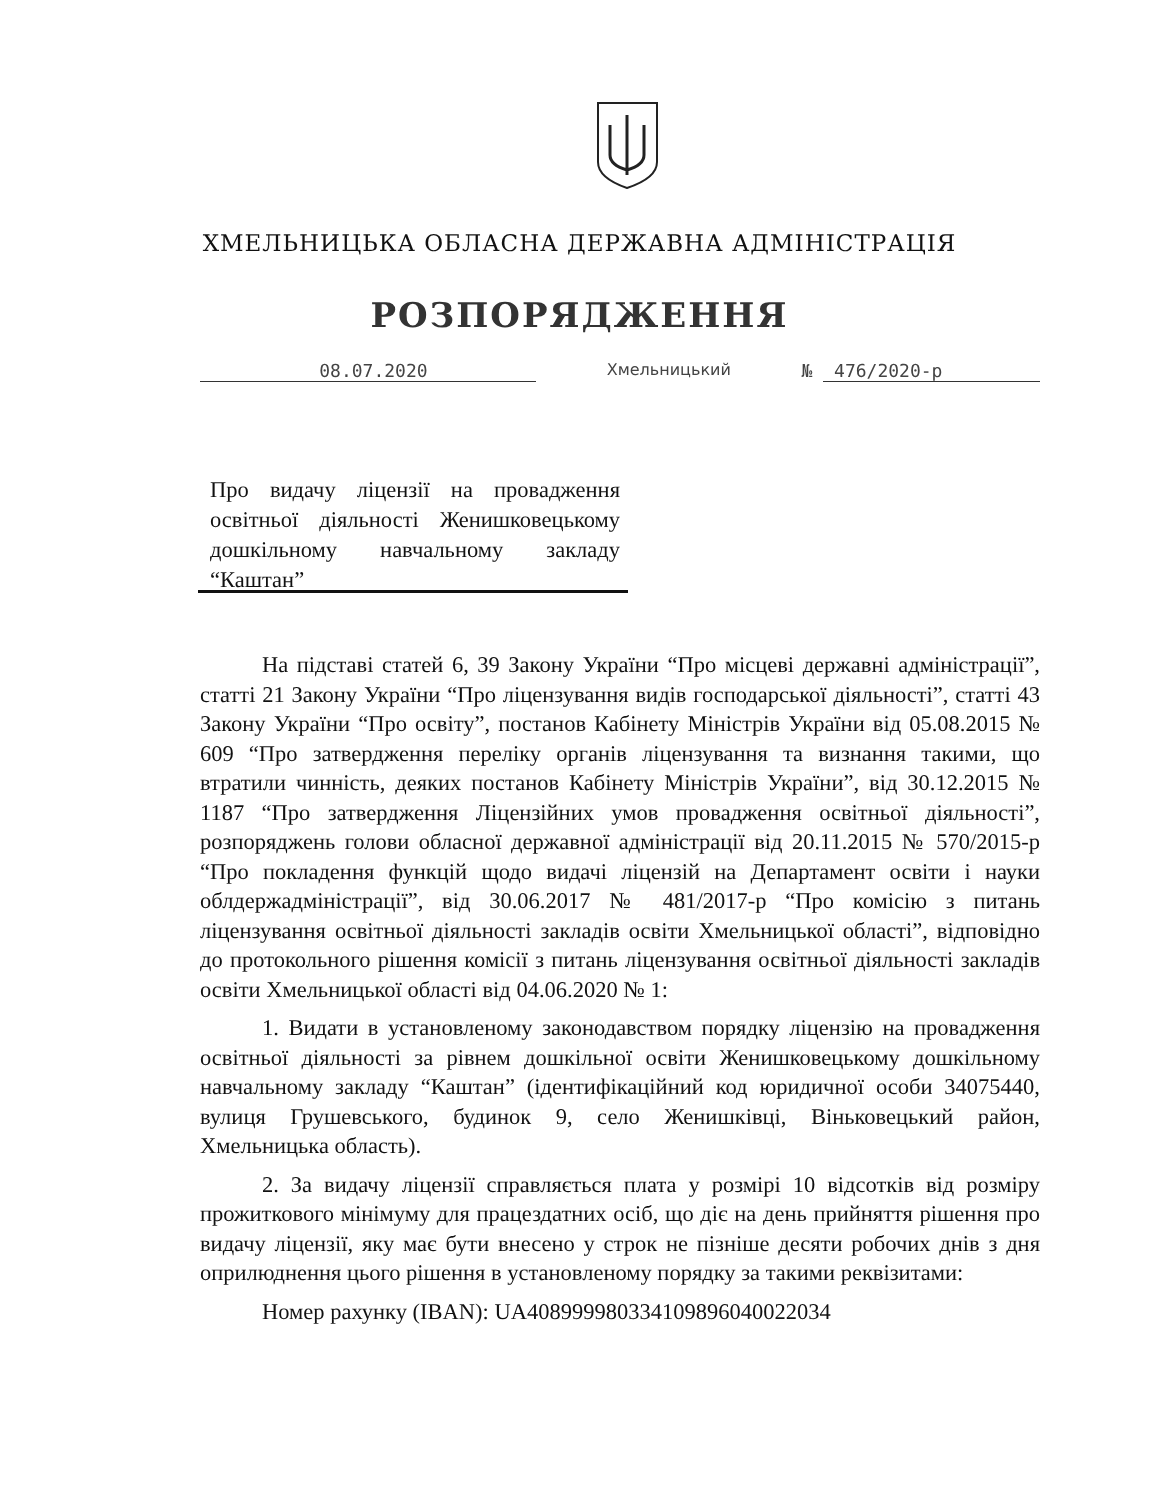ХМЕЛЬНИЦЬКА ОБЛАСНА ДЕРЖАВНА АДМІНІСТРАЦІЯ
РОЗПОРЯДЖЕННЯ
08.07.2020 Хмельницький № 476/2020-р
Про видачу ліцензії на провадження освітньої діяльності Женишковецькому дошкільному навчальному закладу “Каштан”
На підставі статей 6, 39 Закону України “Про місцеві державні адміністрації”, статті 21 Закону України “Про ліцензування видів господарської діяльності”, статті 43 Закону України “Про освіту”, постанов Кабінету Міністрів України від 05.08.2015 № 609 “Про затвердження переліку органів ліцензування та визнання такими, що втратили чинність, деяких постанов Кабінету Міністрів України”, від 30.12.2015 № 1187 “Про затвердження Ліцензійних умов провадження освітньої діяльності”, розпоряджень голови обласної державної адміністрації від 20.11.2015 № 570/2015-р “Про покладення функцій щодо видачі ліцензій на Департамент освіти і науки облдержадміністрації”, від 30.06.2017 № 481/2017-р “Про комісію з питань ліцензування освітньої діяльності закладів освіти Хмельницької області”, відповідно до протокольного рішення комісії з питань ліцензування освітньої діяльності закладів освіти Хмельницької області від 04.06.2020 № 1:
1. Видати в установленому законодавством порядку ліцензію на провадження освітньої діяльності за рівнем дошкільної освіти Женишковецькому дошкільному навчальному закладу “Каштан” (ідентифікаційний код юридичної особи 34075440, вулиця Грушевського, будинок 9, село Женишківці, Віньковецький район, Хмельницька область).
2. За видачу ліцензії справляється плата у розмірі 10 відсотків від розміру прожиткового мінімуму для працездатних осіб, що діє на день прийняття рішення про видачу ліцензії, яку має бути внесено у строк не пізніше десяти робочих днів з дня оприлюднення цього рішення в установленому порядку за такими реквізитами:
Номер рахунку (IBAN): UA408999980334109896040022034